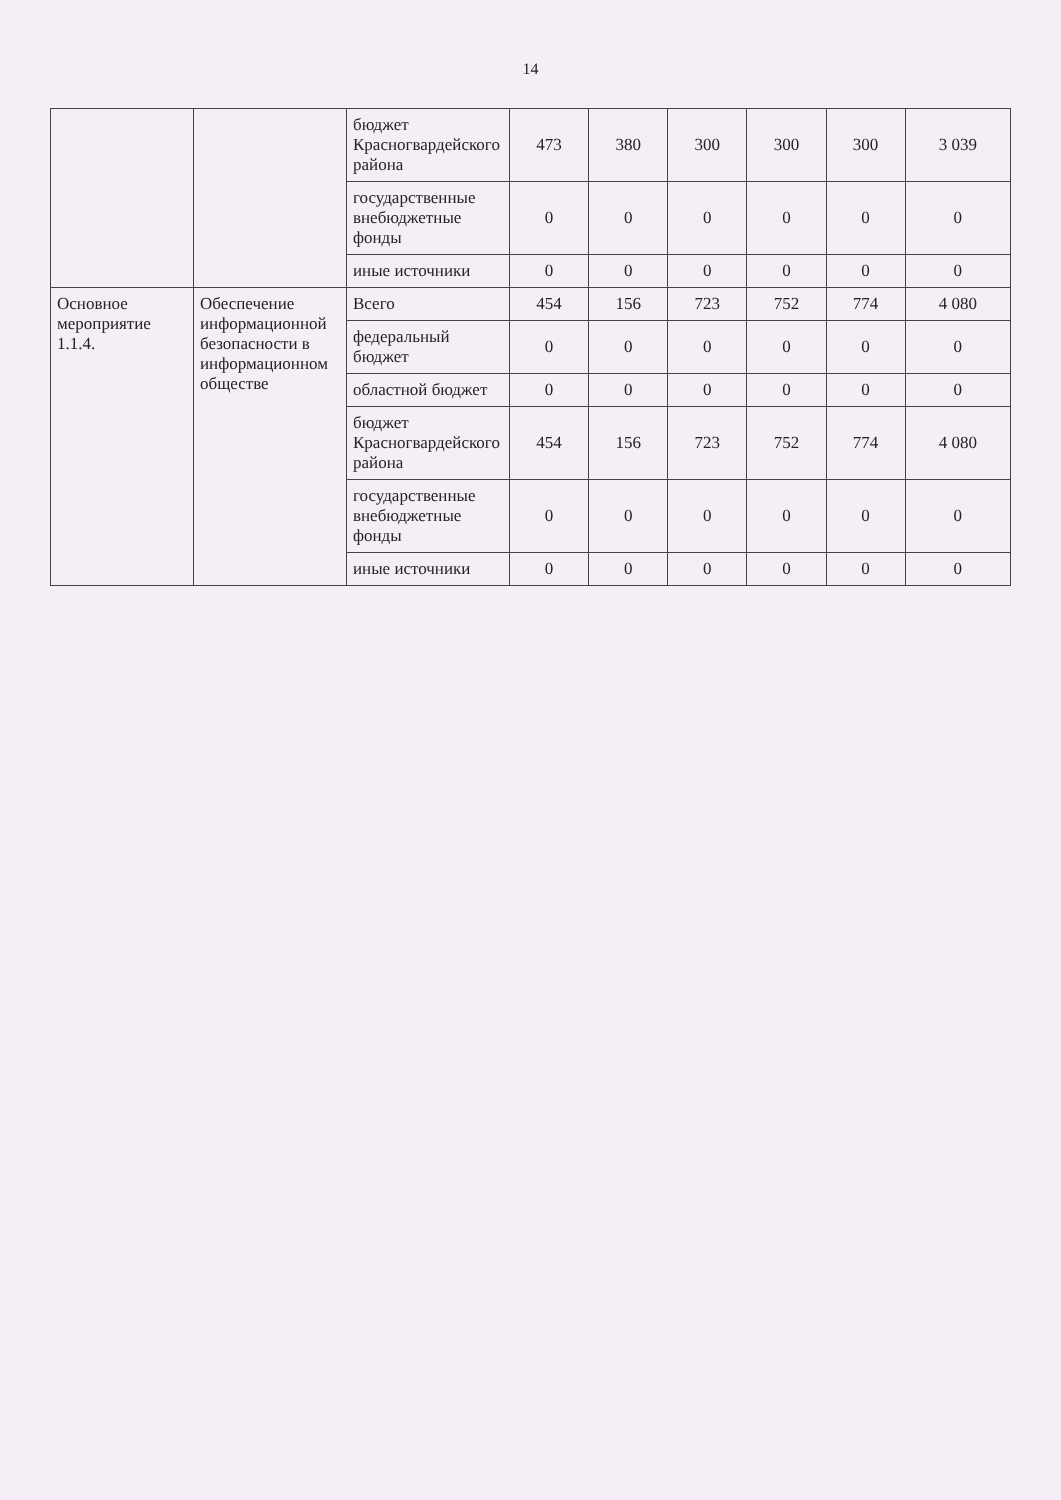14
| | | бюджет Красногвардейского района | 473 | 380 | 300 | 300 | 300 | 3 039 |
| | | государственные внебюджетные фонды | 0 | 0 | 0 | 0 | 0 | 0 |
| | | иные источники | 0 | 0 | 0 | 0 | 0 | 0 |
| Основное мероприятие 1.1.4. | Обеспечение информационной безопасности в информационном обществе | Всего | 454 | 156 | 723 | 752 | 774 | 4 080 |
| | | федеральный бюджет | 0 | 0 | 0 | 0 | 0 | 0 |
| | | областной бюджет | 0 | 0 | 0 | 0 | 0 | 0 |
| | | бюджет Красногвардейского района | 454 | 156 | 723 | 752 | 774 | 4 080 |
| | | государственные внебюджетные фонды | 0 | 0 | 0 | 0 | 0 | 0 |
| | | иные источники | 0 | 0 | 0 | 0 | 0 | 0 |